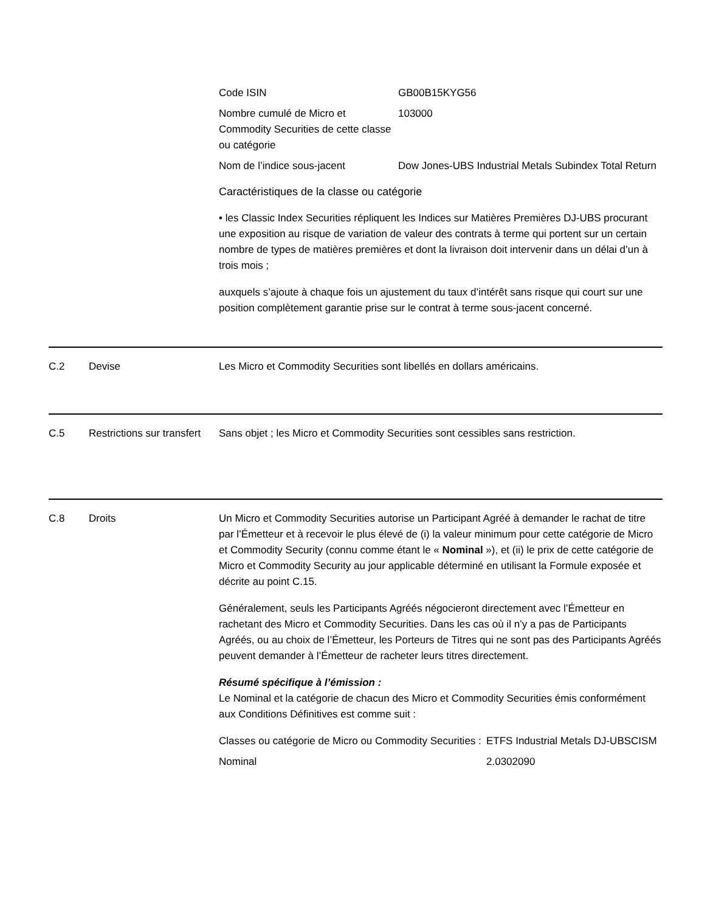| Code ISIN | GB00B15KYG56 |
| Nombre cumulé de Micro et Commodity Securities de cette classe ou catégorie | 103000 |
| Nom de l’indice sous-jacent | Dow Jones-UBS Industrial Metals Subindex Total Return |
Caractéristiques de la classe ou catégorie
• les Classic Index Securities répliquent les Indices sur Matières Premières DJ-UBS procurant une exposition au risque de variation de valeur des contrats à terme qui portent sur un certain nombre de types de matières premières et dont la livraison doit intervenir dans un délai d’un à trois mois ;
auxquels s’ajoute à chaque fois un ajustement du taux d’intérêt sans risque qui court sur une position complètement garantie prise sur le contrat à terme sous-jacent concerné.
C.2 Devise Les Micro et Commodity Securities sont libellés en dollars américains.
C.5 Restrictions sur transfert
Sans objet ; les Micro et Commodity Securities sont cessibles sans restriction.
C.8 Droits Un Micro et Commodity Securities autorise un Participant Agréé à demander le rachat de titre par l’Émetteur et à recevoir le plus élevé de (i) la valeur minimum pour cette catégorie de Micro et Commodity Security (connu comme étant le « Nominal »), et (ii) le prix de cette catégorie de Micro et Commodity Security au jour applicable déterminé en utilisant la Formule exposée et décrite au point C.15.
Généralement, seuls les Participants Agréés négocieront directement avec l’Émetteur en rachetant des Micro et Commodity Securities. Dans les cas où il n’y a pas de Participants Agréés, ou au choix de l’Émetteur, les Porteurs de Titres qui ne sont pas des Participants Agréés peuvent demander à l’Émetteur de racheter leurs titres directement.
Résumé spécifique à l’émission :
Le Nominal et la catégorie de chacun des Micro et Commodity Securities émis conformément aux Conditions Définitives est comme suit :
| Classes ou catégorie de Micro ou Commodity Securities : | ETFS Industrial Metals DJ-UBSCISM |
| Nominal | 2.0302090 |